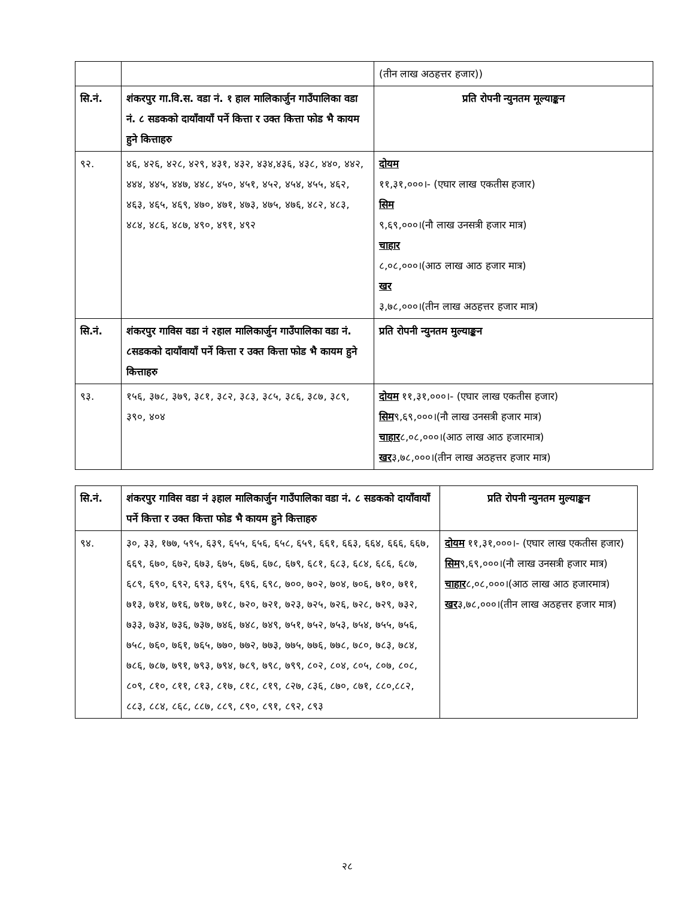| | | (तीन लाख अठहत्तर हजार)) |
| सि.नं. | शंकरपुर गा.वि.स. वडा नं. १ हाल मालिकार्जुन गाउँपालिका वडा नं. ८ सडकको दायाँवायाँ पर्ने कित्ता र उक्त कित्ता फोड भै कायम हुने कित्ताहरु | प्रति रोपनी न्युनतम मूल्याङ्कन |
| ९२. | ४६, ४२६, ४२८, ४२९, ४३१, ४३२, ४३४,४३६, ४३८, ४४०, ४४२, ४४४, ४४५, ४४७, ४४८, ४५०, ४५१, ४५२, ४५४, ४५५, ४६२, ४६३, ४६५, ४६९, ४७०, ४७१, ४७३, ४७५, ४७६, ४८२, ४८३, ४८४, ४८६, ४८७, ४९०, ४९१, ४९२ | दोयम ११,३१,०००।- (एघार लाख एकतीस हजार) सिम ९,६९,०००।(नौ लाख उनसत्री हजार मात्र) चाहार ८,०८,०००।(आठ लाख आठ हजार मात्र) खर ३,७८,०००।(तीन लाख अठहत्तर हजार मात्र) |
| सि.नं. | शंकरपुर गाविस वडा नं २हाल मालिकार्जुन गाउँपालिका वडा नं. ८सडकको दायाँवायाँ पर्ने कित्ता र उक्त कित्ता फोड भै कायम हुने कित्ताहरु | प्रति रोपनी न्युनतम मुल्याङ्कन |
| ९३. | १५६, ३७८, ३७९, ३८१, ३८२, ३८३, ३८५, ३८६, ३८७, ३८९, ३९०, ४०४ | दोयम ११,३१,०००।- (एघार लाख एकतीस हजार) सिम ९,६९,०००।(नौ लाख उनसत्री हजार मात्र) चाहार ८,०८,०००।(आठ लाख आठ हजारमात्र) खर ३,७८,०००।(तीन लाख अठहत्तर हजार मात्र) |
| सि.नं. | शंकरपुर गाविस वडा नं ३हाल मालिकार्जुन गाउँपालिका वडा नं. ८ सडकको दायाँवायाँ पर्ने कित्ता र उक्त कित्ता फोड भै कायम हुने कित्ताहरु | प्रति रोपनी न्युनतम मुल्याङ्कन |
| --- | --- | --- |
| ९४. | ३०, ३३, १७७, ५९५, ६३९, ६५५, ६५६, ६५८, ६५९, ६६१, ६६३, ६६४, ६६६, ६६७, ६६९, ६७०, ६७२, ६७३, ६७५, ६७६, ६७८, ६७९, ६८१, ६८३, ६८४, ६८६, ६८७, ६८९, ६९०, ६९२, ६९३, ६९५, ६९६, ६९८, ७००, ७०२, ७०४, ७०६, ७१०, ७११, ७१३, ७१४, ७१६, ७१७, ७१८, ७२०, ७२१, ७२३, ७२५, ७२६, ७२८, ७२९, ७३२, ७३३, ७३४, ७३६, ७३७, ७४६, ७४८, ७४९, ७५१, ७५२, ७५३, ७५४, ७५५, ७५६, ७५८, ७६०, ७६१, ७६५, ७७०, ७७२, ७७३, ७७५, ७७६, ७७८, ७८०, ७८३, ७८४, ७८६, ७८७, ७९१, ७९३, ७९४, ७८९, ७९८, ७९९, ८०२, ८०४, ८०५, ८०७, ८०८, ८०९, ८१०, ८११, ८१३, ८१७, ८१८, ८१९, ८२७, ८३६, ८७०, ८७१, ८८०,८८२, ८८३, ८८४, ८६८, ८८७, ८८९, ८९०, ८९१, ८९२, ८९३ | दोयम ११,३१,०००।- (एघार लाख एकतीस हजार) सिम ९,६९,०००।(नौ लाख उनसत्री हजार मात्र) चाहार ८,०८,०००।(आठ लाख आठ हजारमात्र) खर ३,७८,०००।(तीन लाख अठहत्तर हजार मात्र) |
२८